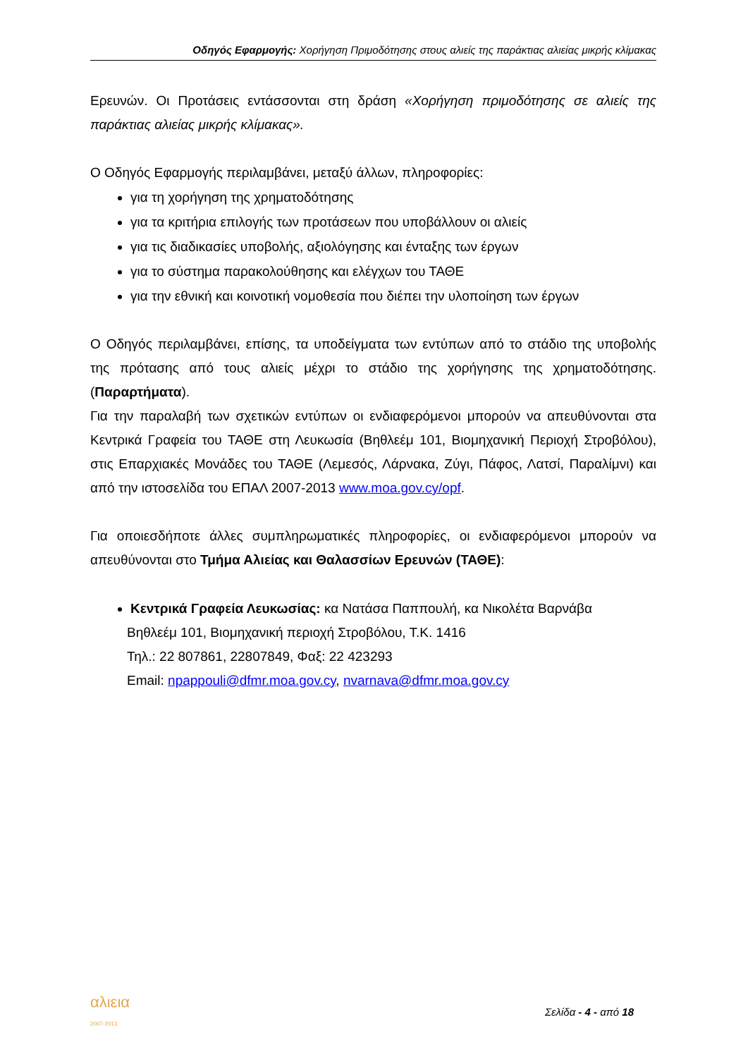Οδηγός Εφαρμογής: Χορήγηση Πριμοδότησης στους αλιείς της παράκτιας αλιείας μικρής κλίμακας
Ερευνών. Οι Προτάσεις εντάσσονται στη δράση «Χορήγηση πριμοδότησης σε αλιείς της παράκτιας αλιείας μικρής κλίμακας».
Ο Οδηγός Εφαρμογής περιλαμβάνει, μεταξύ άλλων, πληροφορίες:
για τη χορήγηση της χρηματοδότησης
για τα κριτήρια επιλογής των προτάσεων που υποβάλλουν οι αλιείς
για τις διαδικασίες υποβολής, αξιολόγησης και ένταξης των έργων
για το σύστημα παρακολούθησης και ελέγχων του ΤΑΘΕ
για την εθνική και κοινοτική νομοθεσία που διέπει την υλοποίηση των έργων
Ο Οδηγός περιλαμβάνει, επίσης, τα υποδείγματα των εντύπων από το στάδιο της υποβολής της πρότασης από τους αλιείς μέχρι το στάδιο της χορήγησης της χρηματοδότησης. (Παραρτήματα).
Για την παραλαβή των σχετικών εντύπων οι ενδιαφερόμενοι μπορούν να απευθύνονται στα Κεντρικά Γραφεία του ΤΑΘΕ στη Λευκωσία (Βηθλεέμ 101, Βιομηχανική Περιοχή Στροβόλου), στις Επαρχιακές Μονάδες του ΤΑΘΕ (Λεμεσός, Λάρνακα, Ζύγι, Πάφος, Λατσί, Παραλίμνι) και από την ιστοσελίδα του ΕΠΑΛ 2007-2013 www.moa.gov.cy/opf.
Για οποιεσδήποτε άλλες συμπληρωματικές πληροφορίες, οι ενδιαφερόμενοι μπορούν να απευθύνονται στο Τμήμα Αλιείας και Θαλασσίων Ερευνών (ΤΑΘΕ):
Κεντρικά Γραφεία Λευκωσίας: κα Νατάσα Παππουλή, κα Νικολέτα Βαρνάβα
Βηθλεέμ 101, Βιομηχανική περιοχή Στροβόλου, Τ.Κ. 1416
Τηλ.: 22 807861, 22807849, Φαξ: 22 423293
Email: npappouli@dfmr.moa.gov.cy, nvarnava@dfmr.moa.gov.cy
αλιεια
2007-2013
Σελίδα - 4 - από 18